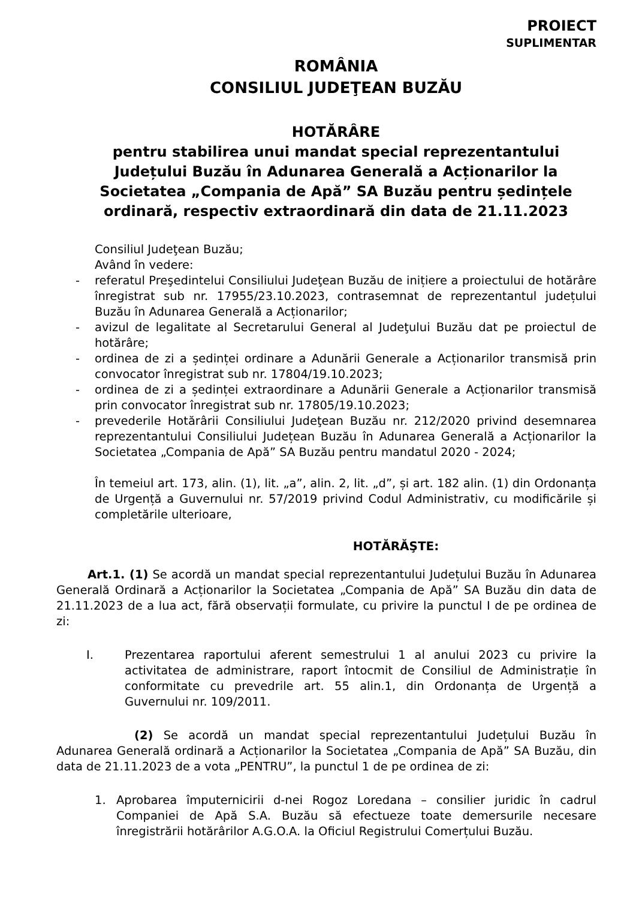PROIECT
SUPLIMENTAR
ROMÂNIA
CONSILIUL JUDEŢEAN BUZĂU
HOTĂRÂRE
pentru stabilirea unui mandat special reprezentantului Județului Buzău în Adunarea Generală a Acționarilor la Societatea „Compania de Apă” SA Buzău pentru ședințele ordinară, respectiv extraordinară din data de 21.11.2023
Consiliul Judeţean Buzău;
Având în vedere:
- referatul Preşedintelui Consiliului Judeţean Buzău de inițiere a proiectului de hotărâre înregistrat sub nr. 17955/23.10.2023, contrasemnat de reprezentantul județului Buzău în Adunarea Generală a Acționarilor;
- avizul de legalitate al Secretarului General al Judeţului Buzău dat pe proiectul de hotărâre;
- ordinea de zi a ședinței ordinare a Adunării Generale a Acționarilor transmisă prin convocator înregistrat sub nr. 17804/19.10.2023;
- ordinea de zi a ședinței extraordinare a Adunării Generale a Acționarilor transmisă prin convocator înregistrat sub nr. 17805/19.10.2023;
- prevederile Hotărârii Consiliului Judeţean Buzău nr. 212/2020 privind desemnarea reprezentantului Consiliului Județean Buzău în Adunarea Generală a Acționarilor la Societatea „Compania de Apă” SA Buzău pentru mandatul 2020 - 2024;
În temeiul art. 173, alin. (1), lit. „a”, alin. 2, lit. „d”, și art. 182 alin. (1) din Ordonanța de Urgență a Guvernului nr. 57/2019 privind Codul Administrativ, cu modificările și completările ulterioare,
HOTĂRĂŞTE:
Art.1. (1) Se acordă un mandat special reprezentantului Județului Buzău în Adunarea Generală Ordinară a Acționarilor la Societatea „Compania de Apă” SA Buzău din data de 21.11.2023 de a lua act, fără observații formulate, cu privire la punctul I de pe ordinea de zi:
I. Prezentarea raportului aferent semestrului 1 al anului 2023 cu privire la activitatea de administrare, raport întocmit de Consiliul de Administrație în conformitate cu prevedrile art. 55 alin.1, din Ordonanța de Urgență a Guvernului nr. 109/2011.
(2) Se acordă un mandat special reprezentantului Județului Buzău în Adunarea Generală ordinară a Acționarilor la Societatea „Compania de Apă” SA Buzău, din data de 21.11.2023 de a vota „PENTRU”, la punctul 1 de pe ordinea de zi:
1. Aprobarea împuternicirii d-nei Rogoz Loredana – consilier juridic în cadrul Companiei de Apă S.A. Buzău să efectueze toate demersurile necesare înregistrării hotărârilor A.G.O.A. la Oficiul Registrului Comerțului Buzău.